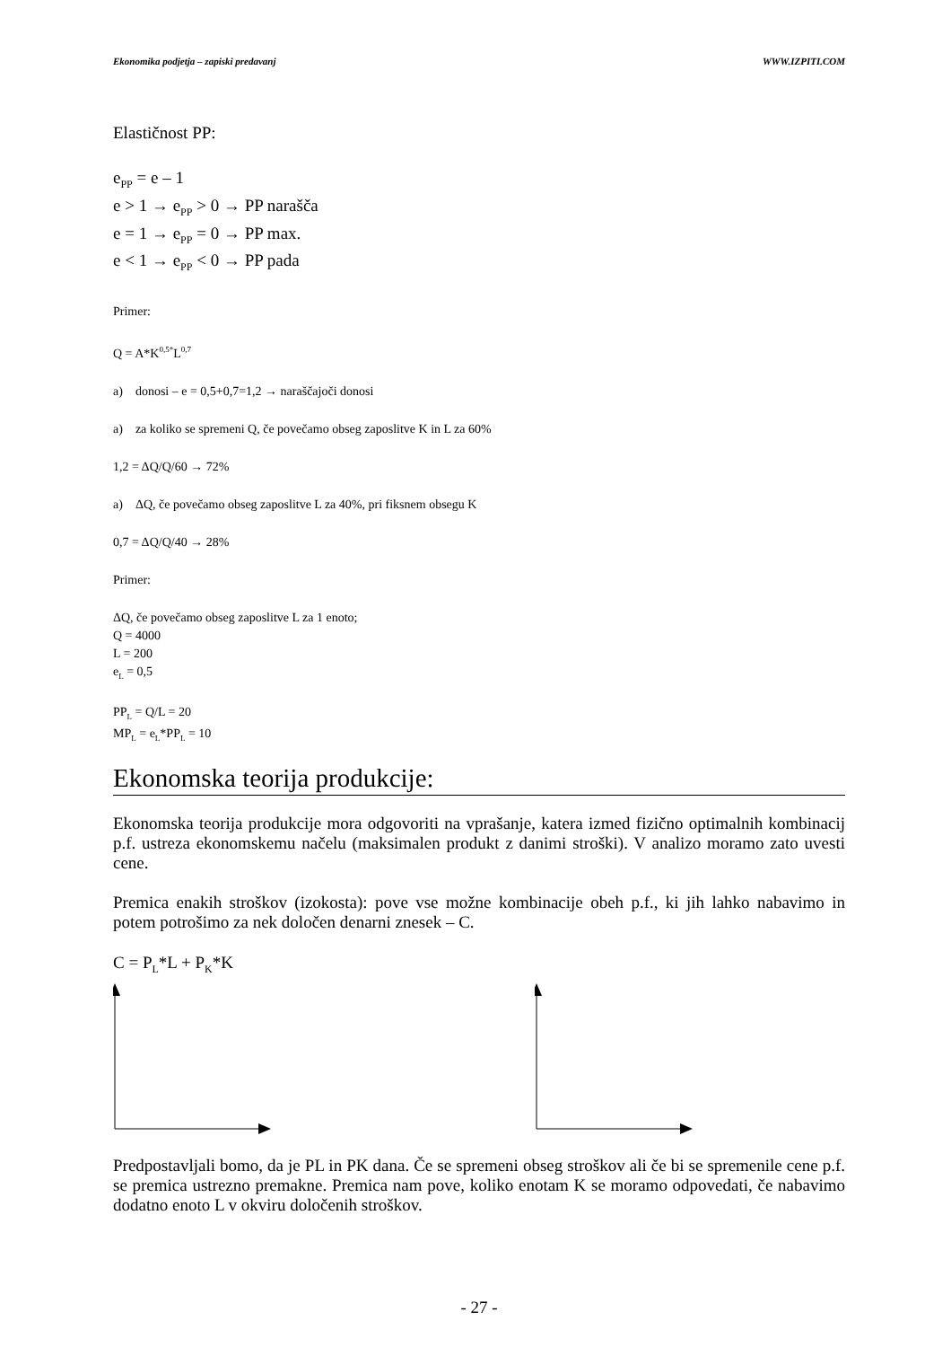Ekonomika podjetja – zapiski predavanj WWW.IZPITI.COM
Elastičnost PP:
e<sub>PP</sub> = e – 1
e > 1 → e<sub>PP</sub> > 0 → PP narašča
e = 1 → e<sub>PP</sub> = 0 → PP max.
e < 1 → e<sub>PP</sub> < 0 → PP pada
Primer:
Q = A*K<sup>0,5*</sup>L<sup>0,7</sup>
a) donosi – e = 0,5+0,7=1,2 → naraščajoči donosi
a) za koliko se spremeni Q, če povečamo obseg zaposlitve K in L za 60%
1,2 = ΔQ/Q/60 → 72%
a) ΔQ, če povečamo obseg zaposlitve L za 40%, pri fiksnem obsegu K
0,7 = ΔQ/Q/40 → 28%
Primer:
ΔQ, če povečamo obseg zaposlitve L za 1 enoto;
Q = 4000
L = 200
e<sub>L</sub> = 0,5
PP<sub>L</sub> = Q/L = 20
MP<sub>L</sub> = e<sub>L</sub>*PP<sub>L</sub> = 10
Ekonomska teorija produkcije:
Ekonomska teorija produkcije mora odgovoriti na vprašanje, katera izmed fizično optimalnih kombinacij p.f. ustreza ekonomskemu načelu (maksimalen produkt z danimi stroški). V analizo moramo zato uvesti cene.
Premica enakih stroškov (izokosta): pove vse možne kombinacije obeh p.f., ki jih lahko nabavimo in potem potrošimo za nek določen denarni znesek – C.
C = P<sub>L</sub>*L + P<sub>K</sub>*K
Predpostavljali bomo, da je PL in PK dana. Če se spremeni obseg stroškov ali če bi se spremenile cene p.f. se premica ustrezno premakne. Premica nam pove, koliko enotam K se moramo odpovedati, če nabavimo dodatno enoto L v okviru določenih stroškov.
- 27 -